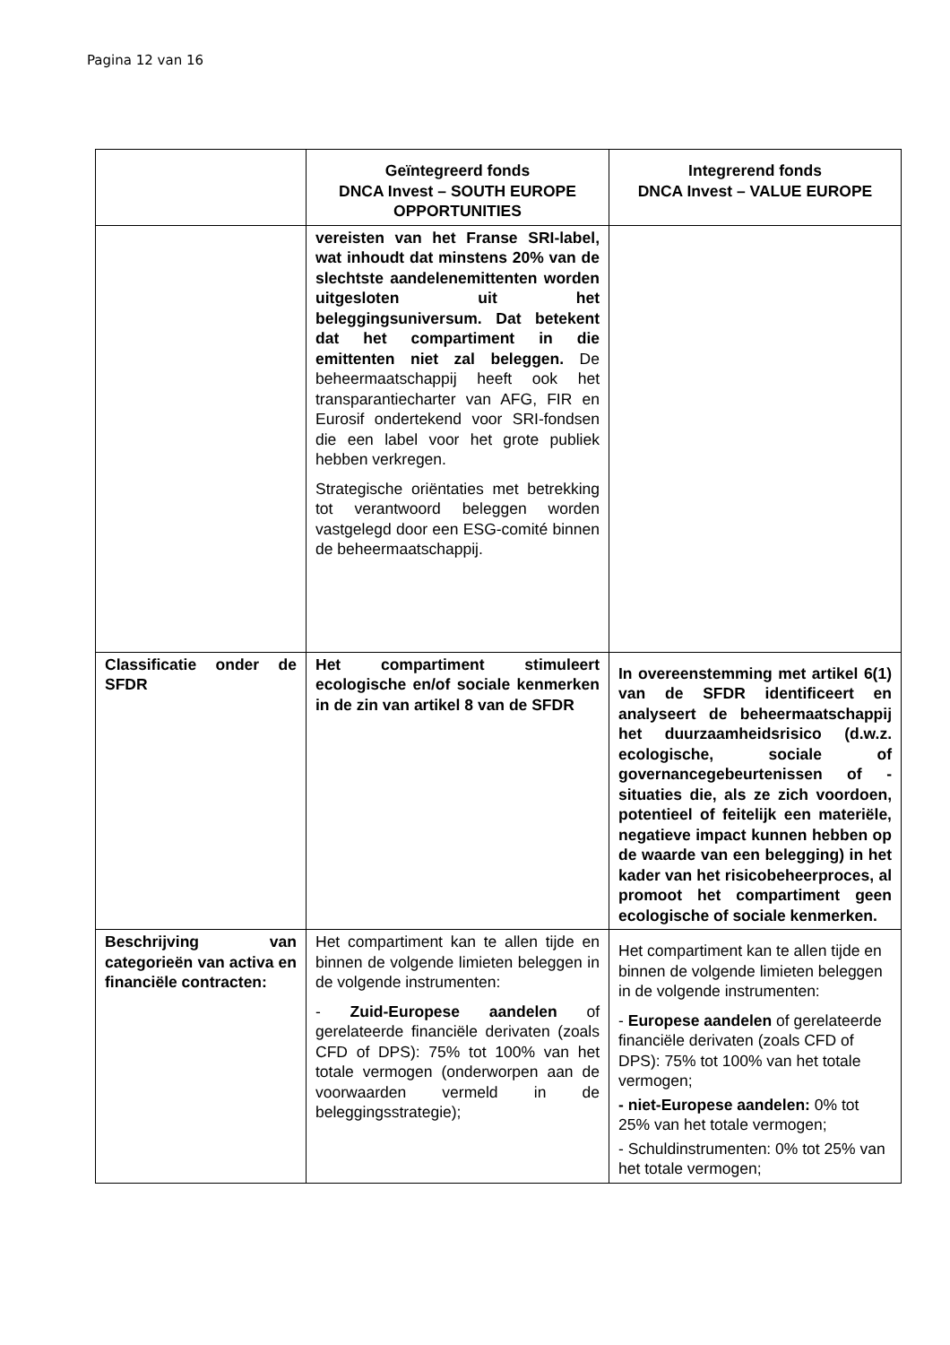Pagina 12 van 16
| | Geïntegreerd fonds DNCA Invest – SOUTH EUROPE OPPORTUNITIES | Integrerend fonds DNCA Invest – VALUE EUROPE |
| --- | --- | --- |
| | vereisten van het Franse SRI-label, wat inhoudt dat minstens 20% van de slechtste aandelenemittenten worden uitgesloten uit het beleggingsuniversum. Dat betekent dat het compartiment in die emittenten niet zal beleggen. De beheermaatschappij heeft ook het transparantiecharter van AFG, FIR en Eurosif ondertekend voor SRI-fondsen die een label voor het grote publiek hebben verkregen. Strategische oriëntaties met betrekking tot verantwoord beleggen worden vastgelegd door een ESG-comité binnen de beheermaatschappij. | |
| Classificatie onder de SFDR | Het compartiment stimuleert ecologische en/of sociale kenmerken in de zin van artikel 8 van de SFDR | In overeenstemming met artikel 6(1) van de SFDR identificeert en analyseert de beheermaatschappij het duurzaamheidsrisico (d.w.z. ecologische, sociale of governancegebeurtenissen of -situaties die, als ze zich voordoen, potentieel of feitelijk een materiële, negatieve impact kunnen hebben op de waarde van een belegging) in het kader van het risicobeheerproces, al promoot het compartiment geen ecologische of sociale kenmerken. |
| Beschrijving van categorieën van activa en financiële contracten: | Het compartiment kan te allen tijde en binnen de volgende limieten beleggen in de volgende instrumenten: - Zuid-Europese aandelen of gerelateerde financiële derivaten (zoals CFD of DPS): 75% tot 100% van het totale vermogen (onderworpen aan de voorwaarden vermeld in de beleggingsstrategie); | Het compartiment kan te allen tijde en binnen de volgende limieten beleggen in de volgende instrumenten: - Europese aandelen of gerelateerde financiële derivaten (zoals CFD of DPS): 75% tot 100% van het totale vermogen; - niet-Europese aandelen: 0% tot 25% van het totale vermogen; - Schuldinstrumenten: 0% tot 25% van het totale vermogen; |